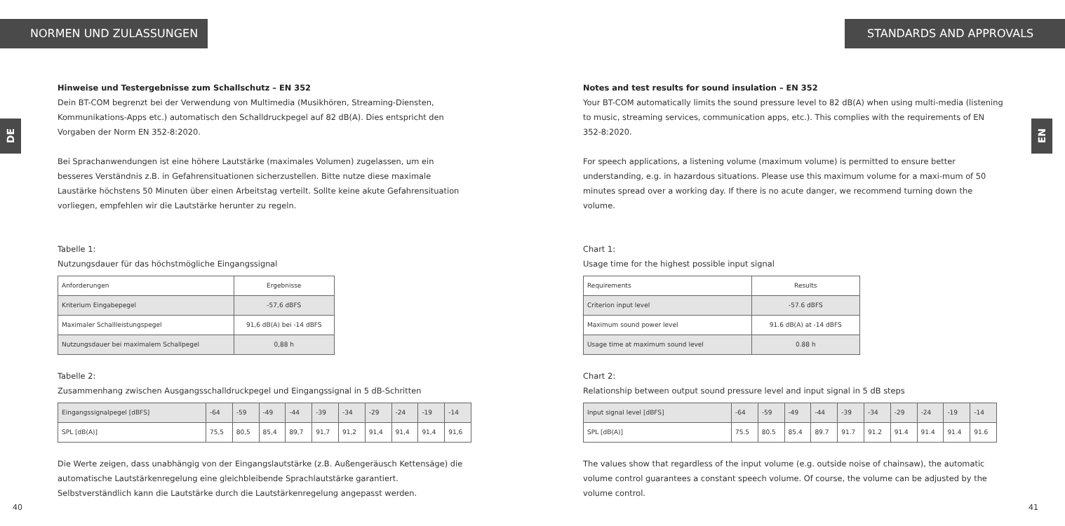NORMEN UND ZULASSUNGEN
DE
Hinweise und Testergebnisse zum Schallschutz – EN 352
Dein BT-COM begrenzt bei der Verwendung von Multimedia (Musikhören, Streaming-Diensten, Kommunikations-Apps etc.) automatisch den Schalldruckpegel auf 82 dB(A). Dies entspricht den Vorgaben der Norm EN 352-8:2020.
Bei Sprachanwendungen ist eine höhere Lautstärke (maximales Volumen) zugelassen, um ein besseres Verständnis z.B. in Gefahrensituationen sicherzustellen. Bitte nutze diese maximale Laustärke höchstens 50 Minuten über einen Arbeitstag verteilt. Sollte keine akute Gefahrensituation vorliegen, empfehlen wir die Lautstärke herunter zu regeln.
Tabelle 1:
Nutzungsdauer für das höchstmögliche Eingangssignal
| Anforderungen | Ergebnisse |
| Kriterium Eingabepegel | -57,6 dBFS |
| Maximaler Schallleistungspegel | 91,6 dB(A) bei -14 dBFS |
| Nutzungsdauer bei maximalem Schallpegel | 0,88 h |
Tabelle 2:
Zusammenhang zwischen Ausgangsschalldruckpegel und Eingangssignal in 5 dB-Schritten
| Eingangssignalpegel [dBFS] | -64 | -59 | -49 | -44 | -39 | -34 | -29 | -24 | -19 | -14 |
| SPL [dB(A)] | 75,5 | 80,5 | 85,4 | 89,7 | 91,7 | 91,2 | 91,4 | 91,4 | 91,4 | 91,6 |
Die Werte zeigen, dass unabhängig von der Eingangslautstärke (z.B. Außengeräusch Kettensäge) die automatische Lautstärkenregelung eine gleichbleibende Sprachlautstärke garantiert. Selbstverständlich kann die Lautstärke durch die Lautstärkenregelung angepasst werden.
40
STANDARDS AND APPROVALS
EN
Notes and test results for sound insulation – EN 352
Your BT-COM automatically limits the sound pressure level to 82 dB(A) when using multi-media (listening to music, streaming services, communication apps, etc.). This complies with the requirements of EN 352-8:2020.
For speech applications, a listening volume (maximum volume) is permitted to ensure better understanding, e.g. in hazardous situations. Please use this maximum volume for a maxi-mum of 50 minutes spread over a working day. If there is no acute danger, we recommend turning down the volume.
Chart 1:
Usage time for the highest possible input signal
| Requirements | Results |
| Criterion input level | -57.6 dBFS |
| Maximum sound power level | 91.6 dB(A) at -14 dBFS |
| Usage time at maximum sound level | 0.88 h |
Chart 2:
Relationship between output sound pressure level and input signal in 5 dB steps
| Input signal level [dBFS] | -64 | -59 | -49 | -44 | -39 | -34 | -29 | -24 | -19 | -14 |
| SPL [dB(A)] | 75.5 | 80.5 | 85.4 | 89.7 | 91.7 | 91.2 | 91.4 | 91.4 | 91.4 | 91.6 |
The values show that regardless of the input volume (e.g. outside noise of chainsaw), the automatic volume control guarantees a constant speech volume. Of course, the volume can be adjusted by the volume control.
41